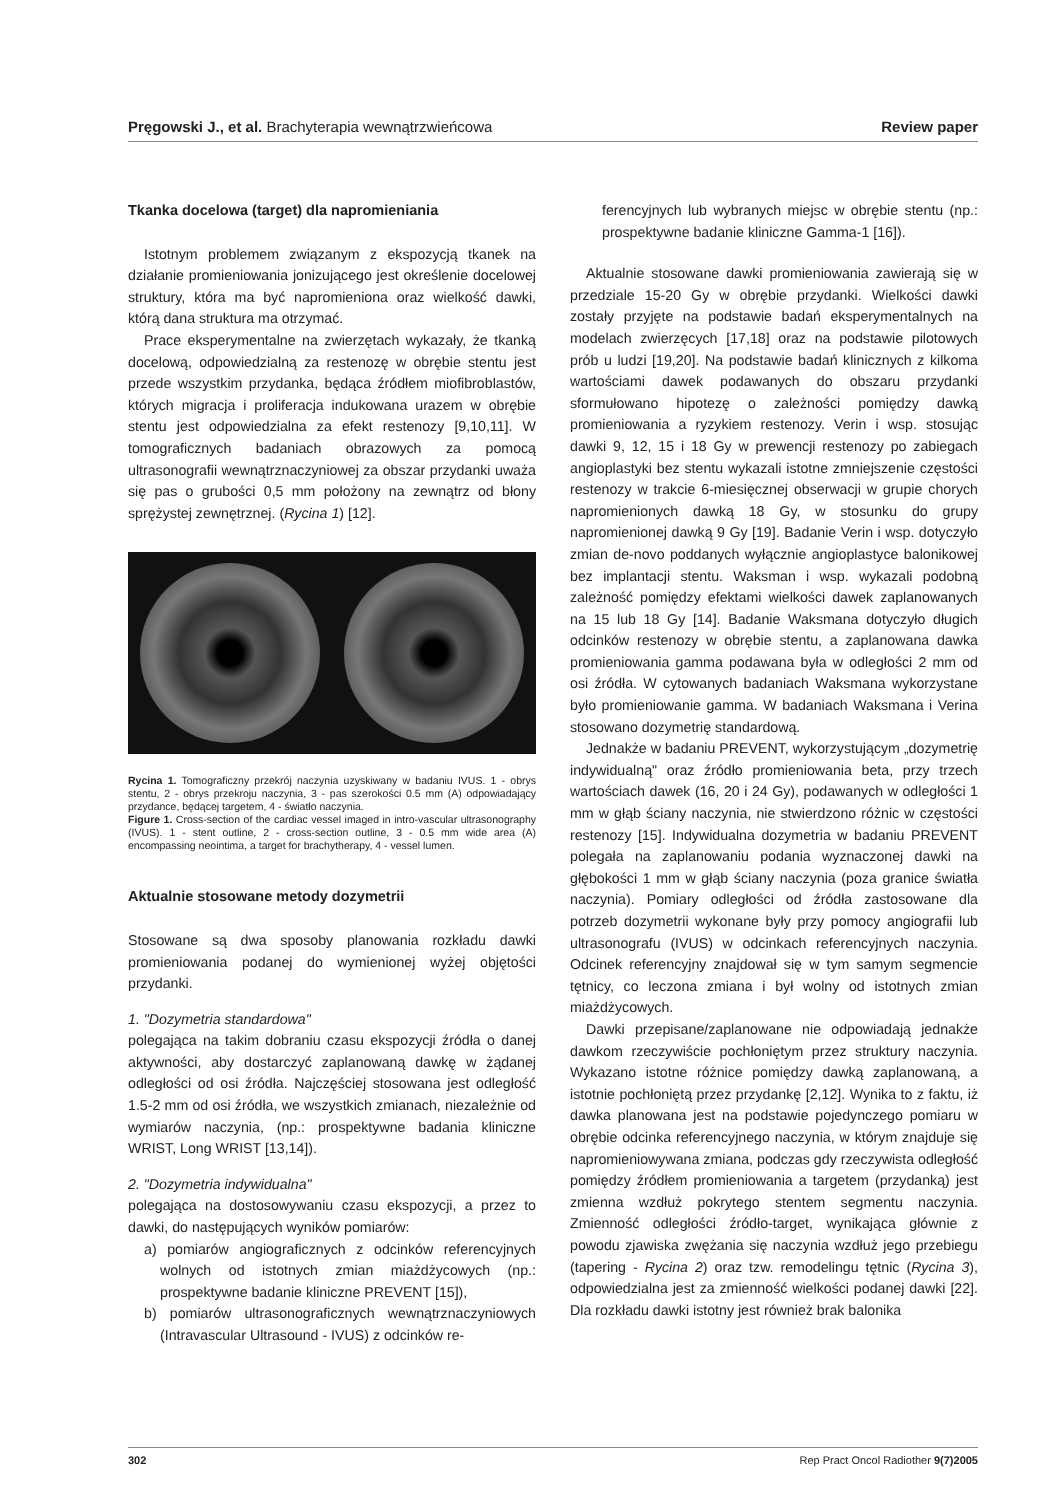Pręgowski J., et al. Brachyterapia wewnątrzwieńcowa Review paper
Tkanka docelowa (target) dla napromieniania
Istotnym problemem związanym z ekspozycją tkanek na działanie promieniowania jonizującego jest określenie docelowej struktury, która ma być napromieniona oraz wielkość dawki, którą dana struktura ma otrzymać.
Prace eksperymentalne na zwierzętach wykazały, że tkanką docelową, odpowiedzialną za restenozę w obrębie stentu jest przede wszystkim przydanka, będąca źródłem miofibroblastów, których migracja i proliferacja indukowana urazem w obrębie stentu jest odpowiedzialna za efekt restenozy [9,10,11]. W tomograficznych badaniach obrazowych za pomocą ultrasonografii wewnątrznaczyniowej za obszar przydanki uważa się pas o grubości 0,5 mm położony na zewnątrz od błony sprężystej zewnętrznej. (Rycina 1) [12].
Rycina 1. Tomograficzny przekrój naczynia uzyskiwany w badaniu IVUS. 1 - obrys stentu, 2 - obrys przekroju naczynia, 3 - pas szerokości 0.5 mm (A) odpowiadający przydance, będącej targetem, 4 - światło naczynia.
Figure 1. Cross-section of the cardiac vessel imaged in intro-vascular ultrasonography (IVUS). 1 - stent outline, 2 - cross-section outline, 3 - 0.5 mm wide area (A) encompassing neointima, a target for brachytherapy, 4 - vessel lumen.
Aktualnie stosowane metody dozymetrii
Stosowane są dwa sposoby planowania rozkładu dawki promieniowania podanej do wymienionej wyżej objętości przydanki.
1. "Dozymetria standardowa"
polegająca na takim dobraniu czasu ekspozycji źródła o danej aktywności, aby dostarczyć zaplanowaną dawkę w żądanej odległości od osi źródła. Najczęściej stosowana jest odległość 1.5-2 mm od osi źródła, we wszystkich zmianach, niezależnie od wymiarów naczynia, (np.: prospektywne badania kliniczne WRIST, Long WRIST [13,14]).
2. "Dozymetria indywidualna"
polegająca na dostosowywaniu czasu ekspozycji, a przez to dawki, do następujących wyników pomiarów:
a) pomiarów angiograficznych z odcinków referencyjnych wolnych od istotnych zmian miażdżycowych (np.: prospektywne badanie kliniczne PREVENT [15]),
b) pomiarów ultrasonograficznych wewnątrznaczyniowych (Intravascular Ultrasound - IVUS) z odcinków re-
ferencyjnych lub wybranych miejsc w obrębie stentu (np.: prospektywne badanie kliniczne Gamma-1 [16]).
Aktualnie stosowane dawki promieniowania zawierają się w przedziale 15-20 Gy w obrębie przydanki. Wielkości dawki zostały przyjęte na podstawie badań eksperymentalnych na modelach zwierzęcych [17,18] oraz na podstawie pilotowych prób u ludzi [19,20]. Na podstawie badań klinicznych z kilkoma wartościami dawek podawanych do obszaru przydanki sformułowano hipotezę o zależności pomiędzy dawką promieniowania a ryzykiem restenozy. Verin i wsp. stosując dawki 9, 12, 15 i 18 Gy w prewencji restenozy po zabiegach angioplastyki bez stentu wykazali istotne zmniejszenie częstości restenozy w trakcie 6-miesięcznej obserwacji w grupie chorych napromienionych dawką 18 Gy, w stosunku do grupy napromienionej dawką 9 Gy [19]. Badanie Verin i wsp. dotyczyło zmian de-novo poddanych wyłącznie angioplastyce balonikowej bez implantacji stentu. Waksman i wsp. wykazali podobną zależność pomiędzy efektami wielkości dawek zaplanowanych na 15 lub 18 Gy [14]. Badanie Waksmana dotyczyło długich odcinków restenozy w obrębie stentu, a zaplanowana dawka promieniowania gamma podawana była w odległości 2 mm od osi źródła. W cytowanych badaniach Waksmana wykorzystane było promieniowanie gamma. W badaniach Waksmana i Verina stosowano dozymetrię standardową.
Jednakże w badaniu PREVENT, wykorzystującym „dozymetrię indywidualną" oraz źródło promieniowania beta, przy trzech wartościach dawek (16, 20 i 24 Gy), podawanych w odległości 1 mm w głąb ściany naczynia, nie stwierdzono różnic w częstości restenozy [15]. Indywidualna dozymetria w badaniu PREVENT polegała na zaplanowaniu podania wyznaczonej dawki na głębokości 1 mm w głąb ściany naczynia (poza granice światła naczynia). Pomiary odległości od źródła zastosowane dla potrzeb dozymetrii wykonane były przy pomocy angiografii lub ultrasonografu (IVUS) w odcinkach referencyjnych naczynia. Odcinek referencyjny znajdował się w tym samym segmencie tętnicy, co leczona zmiana i był wolny od istotnych zmian miażdżycowych.
Dawki przepisane/zaplanowane nie odpowiadają jednakże dawkom rzeczywiście pochłoniętym przez struktury naczynia. Wykazano istotne różnice pomiędzy dawką zaplanowaną, a istotnie pochłoniętą przez przydankę [2,12]. Wynika to z faktu, iż dawka planowana jest na podstawie pojedynczego pomiaru w obrębie odcinka referencyjnego naczynia, w którym znajduje się napromieniowywana zmiana, podczas gdy rzeczywista odległość pomiędzy źródłem promieniowania a targetem (przydanką) jest zmienna wzdłuż pokrytego stentem segmentu naczynia. Zmienność odległości źródło-target, wynikająca głównie z powodu zjawiska zwężania się naczynia wzdłuż jego przebiegu (tapering - Rycina 2) oraz tzw. remodelingu tętnic (Rycina 3), odpowiedzialna jest za zmienność wielkości podanej dawki [22]. Dla rozkładu dawki istotny jest również brak balonika
302 Rep Pract Oncol Radiother 9(7)2005